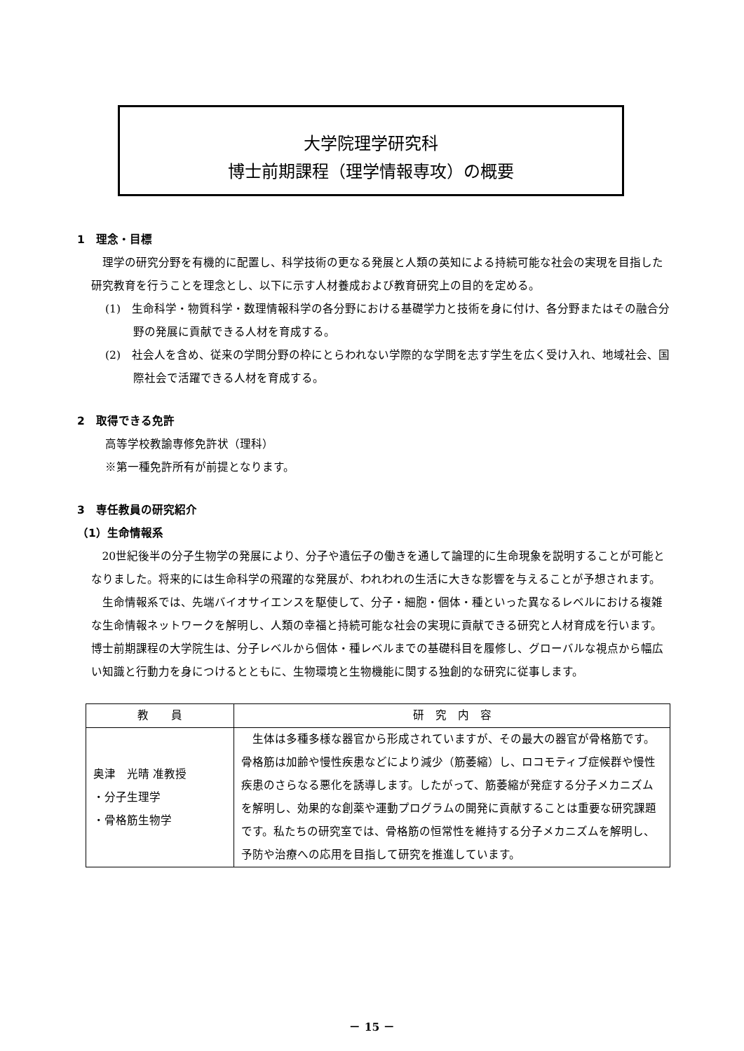大学院理学研究科
博士前期課程（理学情報専攻）の概要
1　理念・目標
理学の研究分野を有機的に配置し、科学技術の更なる発展と人類の英知による持続可能な社会の実現を目指した研究教育を行うことを理念とし、以下に示す人材養成および教育研究上の目的を定める。
(1)　生命科学・物質科学・数理情報科学の各分野における基礎学力と技術を身に付け、各分野またはその融合分野の発展に貢献できる人材を育成する。
(2)　社会人を含め、従来の学問分野の枠にとらわれない学際的な学問を志す学生を広く受け入れ、地域社会、国際社会で活躍できる人材を育成する。
2　取得できる免許
高等学校教諭専修免許状（理科）
※第一種免許所有が前提となります。
3　専任教員の研究紹介
（1）生命情報系
20世紀後半の分子生物学の発展により、分子や遺伝子の働きを通して論理的に生命現象を説明することが可能となりました。将来的には生命科学の飛躍的な発展が、われわれの生活に大きな影響を与えることが予想されます。
生命情報系では、先端バイオサイエンスを駆使して、分子・細胞・個体・種といった異なるレベルにおける複雑な生命情報ネットワークを解明し、人類の幸福と持続可能な社会の実現に貢献できる研究と人材育成を行います。博士前期課程の大学院生は、分子レベルから個体・種レベルまでの基礎科目を履修し、グローバルな視点から幅広い知識と行動力を身につけるとともに、生物環境と生物機能に関する独創的な研究に従事します。
| 教 員 | 研 究 内 容 |
| --- | --- |
| 奥津 光晴 准教授 ・分子生理学 ・骨格筋生物学 | 生体は多種多様な器官から形成されていますが、その最大の器官が骨格筋です。骨格筋は加齢や慢性疾患などにより減少（筋萎縮）し、ロコモティブ症候群や慢性疾患のさらなる悪化を誘導します。したがって、筋萎縮が発症する分子メカニズムを解明し、効果的な創薬や運動プログラムの開発に貢献することは重要な研究課題です。私たちの研究室では、骨格筋の恒常性を維持する分子メカニズムを解明し、予防や治療への応用を目指して研究を推進しています。 |
－ 15 －